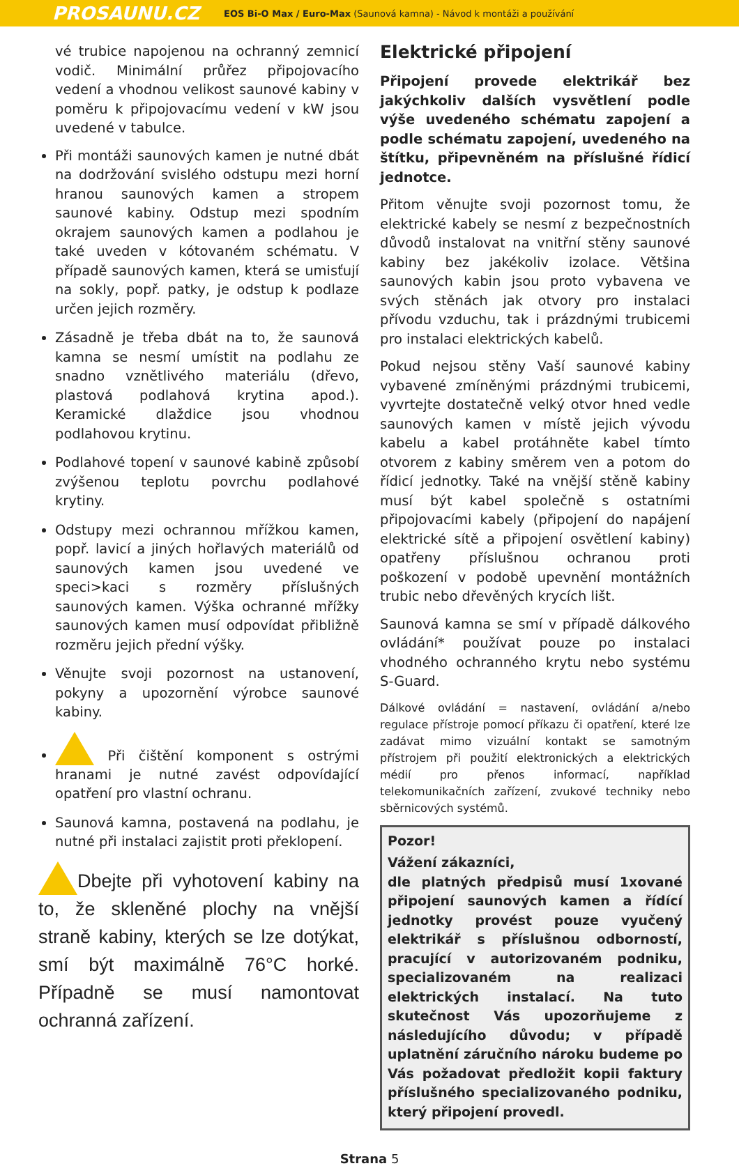PROSAUNU.CZ EOS Bi-O Max / Euro-Max (Saunová kamna) - Návod k montáži a používání
vé trubice napojenou na ochranný zemnicí vodič. Minimální průřez připojovacího vedení a vhodnou velikost saunové kabiny v poměru k připojovacímu vedení v kW jsou uvedené v tabulce.
Při montáži saunových kamen je nutné dbát na dodržování svislého odstupu mezi horní hranou saunových kamen a stropem saunové kabiny. Odstup mezi spodním okrajem saunových kamen a podlahou je také uveden v kótovaném schématu. V případě saunových kamen, která se umisťují na sokly, popř. patky, je odstup k podlaze určen jejich rozměry.
Zásadně je třeba dbát na to, že saunová kamna se nesmí umístit na podlahu ze snadno vznětlivého materiálu (dřevo, plastová podlahová krytina apod.). Keramické dlaždice jsou vhodnou podlahovou krytinu.
Podlahové topení v saunové kabině způsobí zvýšenou teplotu povrchu podlahové krytiny.
Odstupy mezi ochrannou mřížkou kamen, popř. lavicí a jiných hořlavých materiálů od saunových kamen jsou uvedené ve speci>kaci s rozměry příslušných saunových kamen. Výška ochranné mřížky saunových kamen musí odpovídat přibližně rozměru jejich přední výšky.
Věnujte svoji pozornost na ustanovení, pokyny a upozornění výrobce saunové kabiny.
Při čištění komponent s ostrými hranami je nutné zavést odpovídající opatření pro vlastní ochranu.
Saunová kamna, postavená na podlahu, je nutné při instalaci zajistit proti překlopení.
Dbejte při vyhotovení kabiny na to, že skleněné plochy na vnější straně kabiny, kterých se lze dotýkat, smí být maximálně 76°C horké. Případně se musí namontovat ochranná zařízení.
Elektrické připojení
Připojení provede elektrikář bez jakýchkoliv dalších vysvětlení podle výše uvedeného schématu zapojení a podle schématu zapojení, uvedeného na štítku, připevněném na příslušné řídicí jednotce.
Přitom věnujte svoji pozornost tomu, že elektrické kabely se nesmí z bezpečnostních důvodů instalovat na vnitřní stěny saunové kabiny bez jakékoliv izolace. Většina saunových kabin jsou proto vybavena ve svých stěnách jak otvory pro instalaci přívodu vzduchu, tak i prázdnými trubicemi pro instalaci elektrických kabelů.
Pokud nejsou stěny Vaší saunové kabiny vybavené zmíněnými prázdnými trubicemi, vyvrtejte dostatečně velký otvor hned vedle saunových kamen v místě jejich vývodu kabelu a kabel protáhněte kabel tímto otvorem z kabiny směrem ven a potom do řídicí jednotky. Také na vnější stěně kabiny musí být kabel společně s ostatními připojovacími kabely (připojení do napájení elektrické sítě a připojení osvětlení kabiny) opatřeny příslušnou ochranou proti poškození v podobě upevnění montážních trubic nebo dřevěných krycích lišt.
Saunová kamna se smí v případě dálkového ovládání* používat pouze po instalaci vhodného ochranného krytu nebo systému S-Guard.
Dálkové ovládání = nastavení, ovládání a/nebo regulace přístroje pomocí příkazu či opatření, které lze zadávat mimo vizuální kontakt se samotným přístrojem při použití elektronických a elektrických médií pro přenos informací, například telekomunikačních zařízení, zvukové techniky nebo sběrnicových systémů.
Pozor!
Vážení zákazníci,
dle platných předpisů musí 1xované připojení saunových kamen a řídící jednotky provést pouze vyučený elektrikář s příslušnou odborností, pracující v autorizovaném podniku, specializovaném na realizaci elektrických instalací. Na tuto skutečnost Vás upozorňujeme z následujícího důvodu; v případě uplatnění záručního nároku budeme po Vás požadovat předložit kopii faktury příslušného specializovaného podniku, který připojení provedl.
Strana 5